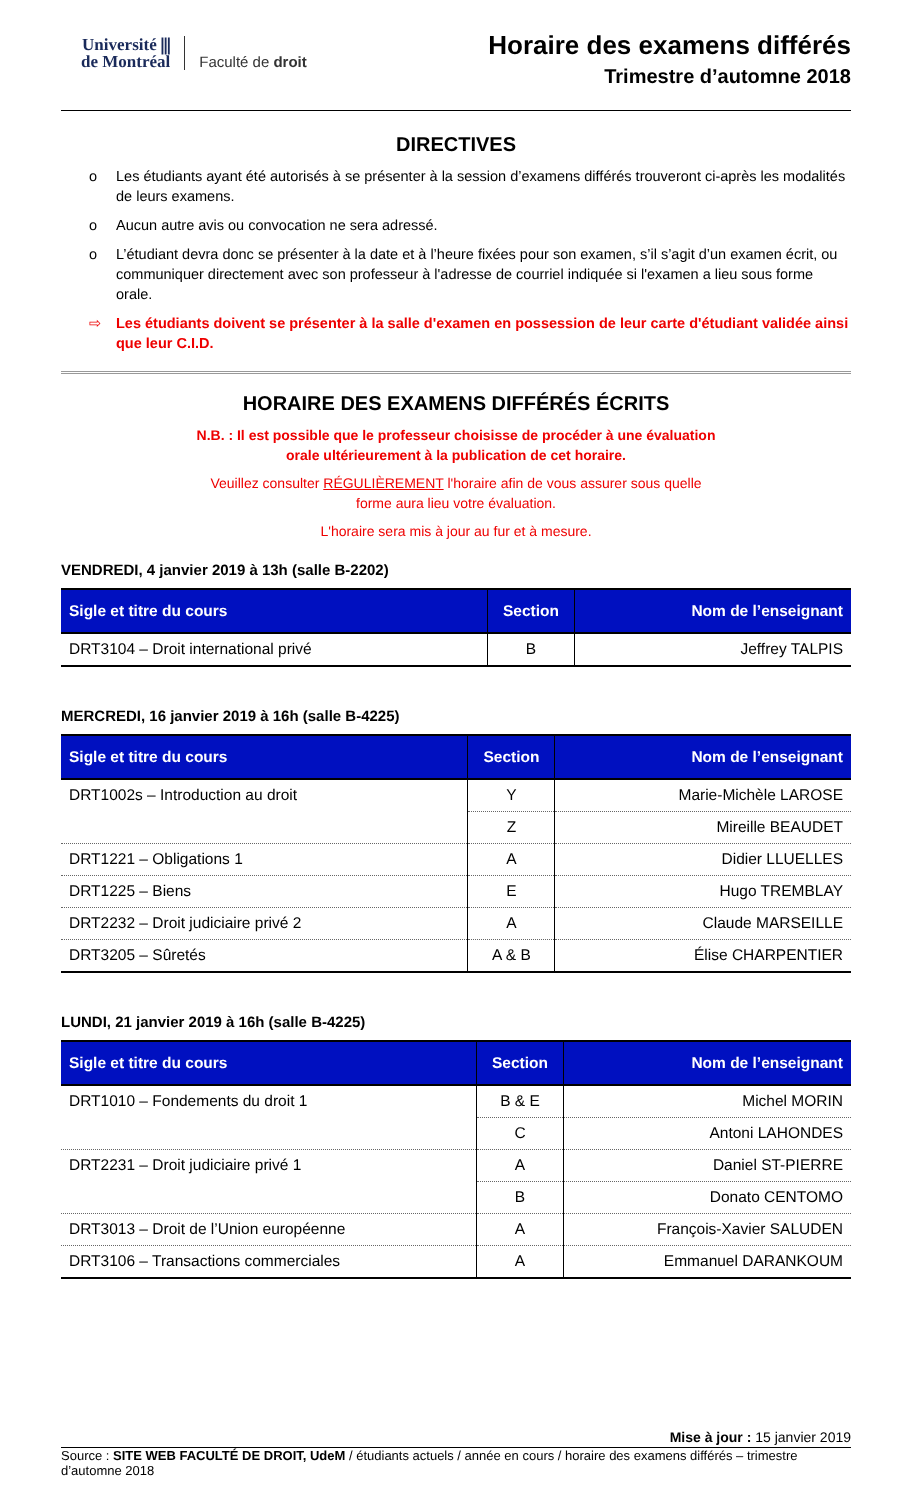Université ⫼
de Montréal
Faculté de droit
Horaire des examens différés
Trimestre d’automne 2018
DIRECTIVES
o Les étudiants ayant été autorisés à se présenter à la session d’examens différés trouveront ci-après les modalités de leurs examens.
o Aucun autre avis ou convocation ne sera adressé.
o L’étudiant devra donc se présenter à la date et à l’heure fixées pour son examen, s’il s’agit d’un examen écrit, ou communiquer directement avec son professeur à l'adresse de courriel indiquée si l'examen a lieu sous forme orale.
⇨ Les étudiants doivent se présenter à la salle d'examen en possession de leur carte d'étudiant validée ainsi que leur C.I.D.
HORAIRE DES EXAMENS DIFFÉRÉS ÉCRITS
N.B. : Il est possible que le professeur choisisse de procéder à une évaluation
orale ultérieurement à la publication de cet horaire.
Veuillez consulter RÉGULIÈREMENT l'horaire afin de vous assurer sous quelle
forme aura lieu votre évaluation.
L'horaire sera mis à jour au fur et à mesure.
VENDREDI, 4 janvier 2019 à 13h (salle B-2202)
| Sigle et titre du cours | Section | Nom de l’enseignant |
| --- | --- | --- |
| DRT3104 – Droit international privé | B | Jeffrey TALPIS |
MERCREDI, 16 janvier 2019 à 16h (salle B-4225)
| Sigle et titre du cours | Section | Nom de l’enseignant |
| --- | --- | --- |
| DRT1002s – Introduction au droit | Y | Marie-Michèle LAROSE |
| | Z | Mireille BEAUDET |
| DRT1221 – Obligations 1 | A | Didier LLUELLES |
| DRT1225 – Biens | E | Hugo TREMBLAY |
| DRT2232 – Droit judiciaire privé 2 | A | Claude MARSEILLE |
| DRT3205 – Sûretés | A & B | Élise CHARPENTIER |
LUNDI, 21 janvier 2019 à 16h (salle B-4225)
| Sigle et titre du cours | Section | Nom de l’enseignant |
| --- | --- | --- |
| DRT1010 – Fondements du droit 1 | B & E | Michel MORIN |
| | C | Antoni LAHONDES |
| DRT2231 – Droit judiciaire privé 1 | A | Daniel ST-PIERRE |
| | B | Donato CENTOMO |
| DRT3013 – Droit de l’Union européenne | A | François-Xavier SALUDEN |
| DRT3106 – Transactions commerciales | A | Emmanuel DARANKOUM |
Mise à jour : 15 janvier 2019
Source : SITE WEB FACULTÉ DE DROIT, UdeM / étudiants actuels / année en cours / horaire des examens différés – trimestre d’automne 2018